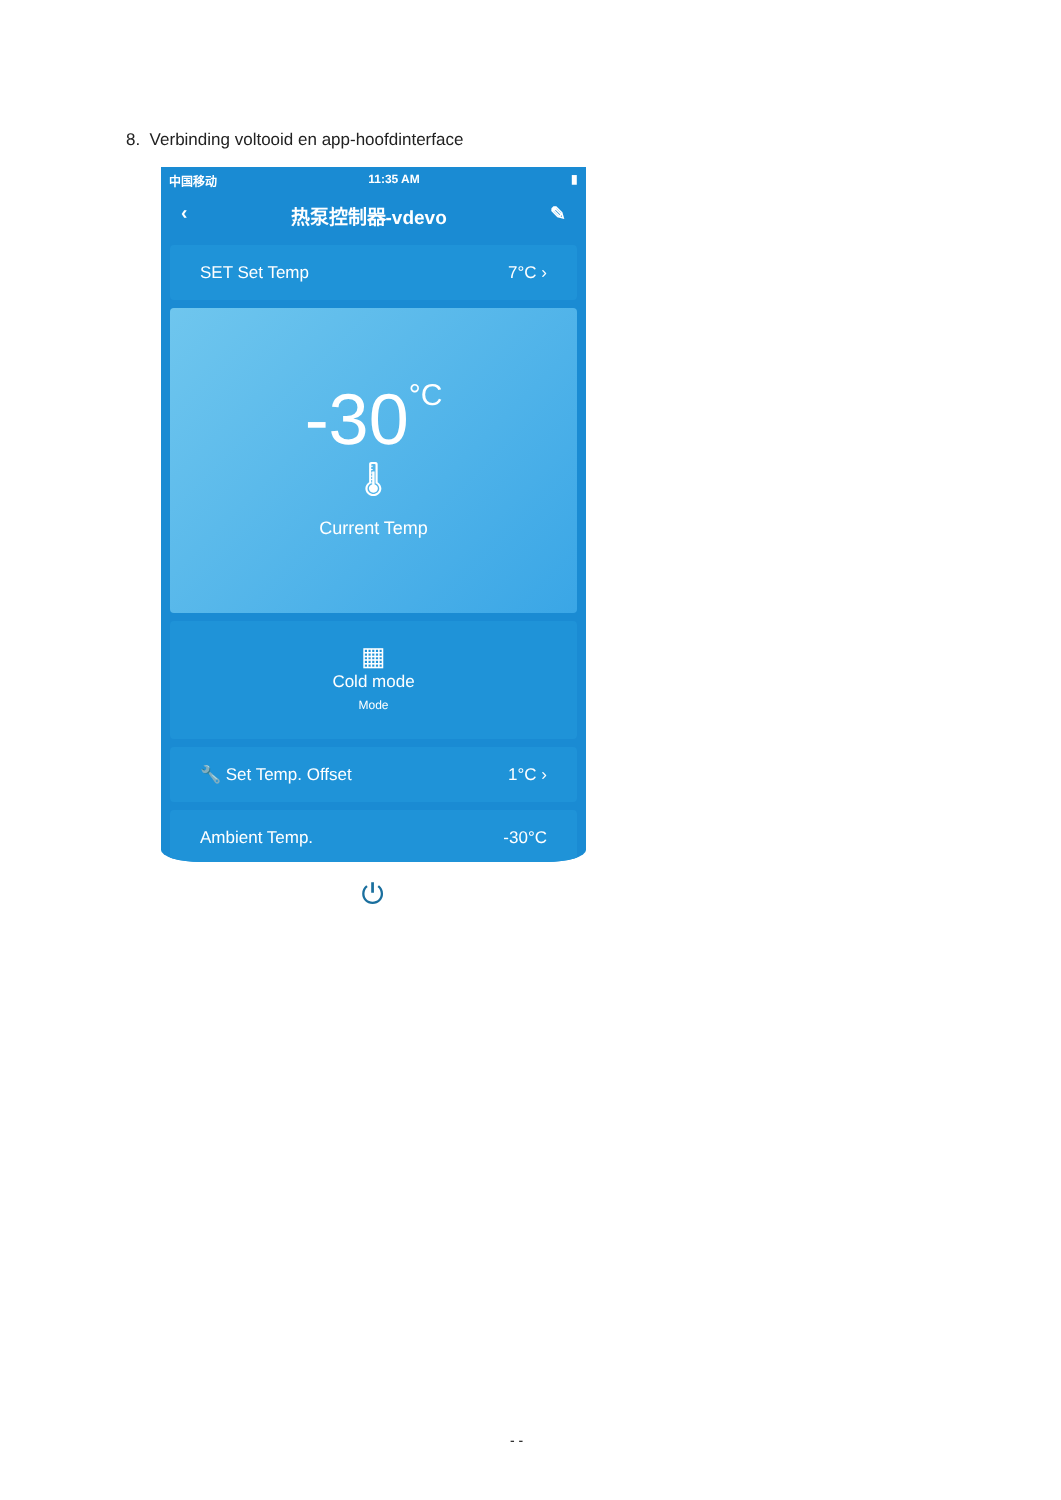8. Verbinding voltooid en app-hoofdinterface
中国移动 11:35 AM ▮
‹ 热泵控制器-vdevo ✎
SET Set Temp 7°C ›
-30°C
🌡
Current Temp
▦
Cold mode
Mode
🔧 Set Temp. Offset 1°C ›
Ambient Temp. -30°C
⏻
- -